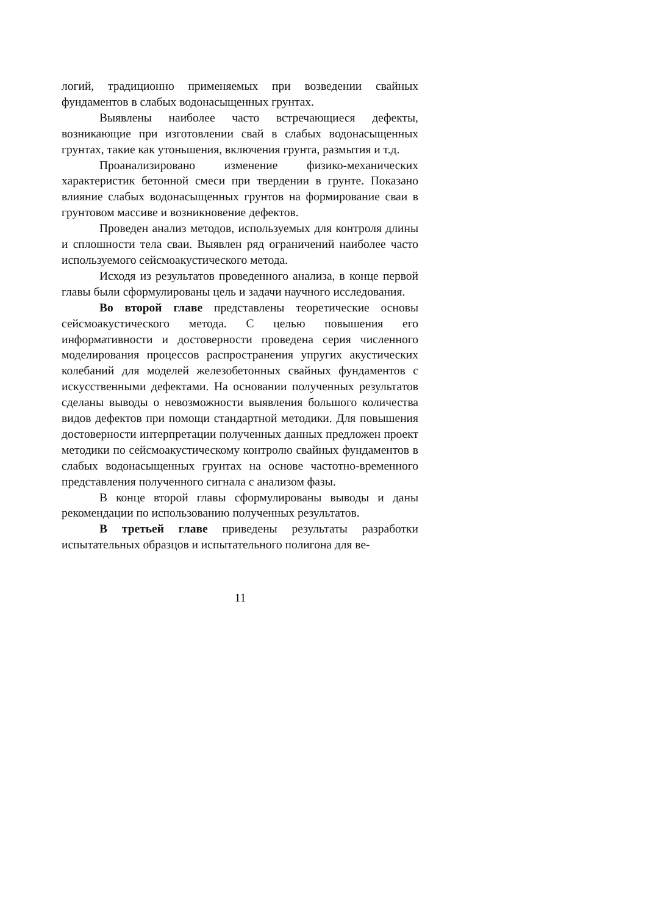логий, традиционно применяемых при возведении свайных фундаментов в слабых водонасыщенных грунтах.
Выявлены наиболее часто встречающиеся дефекты, возникающие при изготовлении свай в слабых водонасыщенных грунтах, такие как утоньшения, включения грунта, размытия и т.д.
Проанализировано изменение физико-механических характеристик бетонной смеси при твердении в грунте. Показано влияние слабых водонасыщенных грунтов на формирование сваи в грунтовом массиве и возникновение дефектов.
Проведен анализ методов, используемых для контроля длины и сплошности тела сваи. Выявлен ряд ограничений наиболее часто используемого сейсмоакустического метода.
Исходя из результатов проведенного анализа, в конце первой главы были сформулированы цель и задачи научного исследования.
Во второй главе представлены теоретические основы сейсмоакустического метода. С целью повышения его информативности и достоверности проведена серия численного моделирования процессов распространения упругих акустических колебаний для моделей железобетонных свайных фундаментов с искусственными дефектами. На основании полученных результатов сделаны выводы о невозможности выявления большого количества видов дефектов при помощи стандартной методики. Для повышения достоверности интерпретации полученных данных предложен проект методики по сейсмоакустическому контролю свайных фундаментов в слабых водонасыщенных грунтах на основе частотно-временного представления полученного сигнала с анализом фазы.
В конце второй главы сформулированы выводы и даны рекомендации по использованию полученных результатов.
В третьей главе приведены результаты разработки испытательных образцов и испытательного полигона для ве-
11